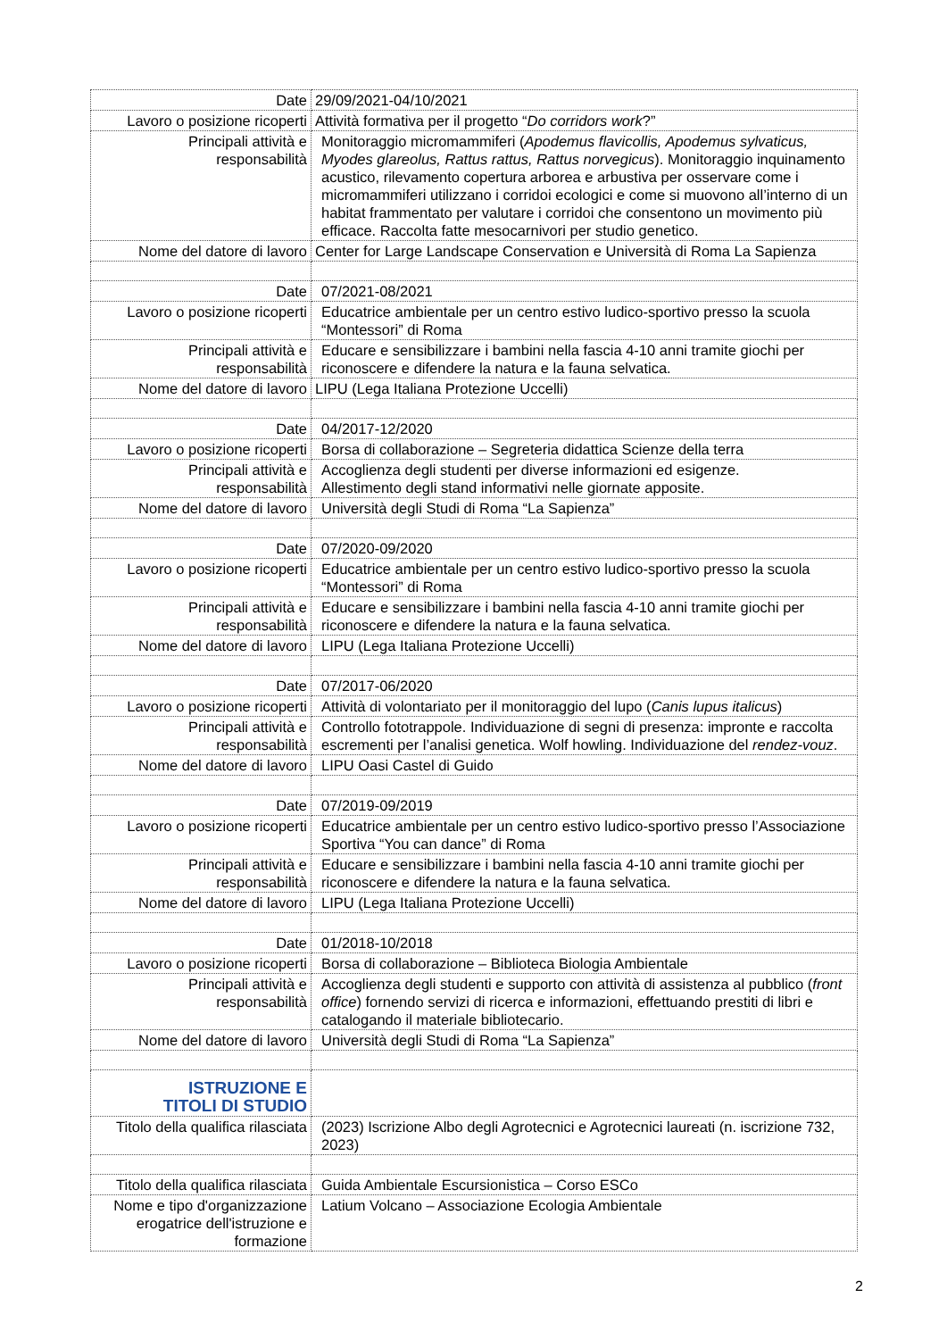| Date | 29/09/2021-04/10/2021 |
| Lavoro o posizione ricoperti | Attività formativa per il progetto “ Do corridors work ?” |
| Principali attività e responsabilità | Monitoraggio micromammiferi ( Apodemus flavicollis, Apodemus sylvaticus, Myodes glareolus, Rattus rattus, Rattus norvegicus ). Monitoraggio inquinamento acustico, rilevamento copertura arborea e arbustiva per osservare come i micromammiferi utilizzano i corridoi ecologici e come si muovono all’interno di un habitat frammentato per valutare i corridoi che consentono un movimento più efficace. Raccolta fatte mesocarnivori per studio genetico. |
| Nome del datore di lavoro | Center for Large Landscape Conservation e Università di Roma La Sapienza |
| Date | 07/2021-08/2021 |
| Lavoro o posizione ricoperti | Educatrice ambientale per un centro estivo ludico-sportivo presso la scuola “Montessori” di Roma |
| Principali attività e responsabilità | Educare e sensibilizzare i bambini nella fascia 4-10 anni tramite giochi per riconoscere e difendere la natura e la fauna selvatica. |
| Nome del datore di lavoro | LIPU (Lega Italiana Protezione Uccelli) |
| Date | 04/2017-12/2020 |
| Lavoro o posizione ricoperti | Borsa di collaborazione – Segreteria didattica Scienze della terra |
| Principali attività e responsabilità | Accoglienza degli studenti per diverse informazioni ed esigenze. Allestimento degli stand informativi nelle giornate apposite. |
| Nome del datore di lavoro | Università degli Studi di Roma “La Sapienza” |
| Date | 07/2020-09/2020 |
| Lavoro o posizione ricoperti | Educatrice ambientale per un centro estivo ludico-sportivo presso la scuola “Montessori” di Roma |
| Principali attività e responsabilità | Educare e sensibilizzare i bambini nella fascia 4-10 anni tramite giochi per riconoscere e difendere la natura e la fauna selvatica. |
| Nome del datore di lavoro | LIPU (Lega Italiana Protezione Uccelli) |
| Date | 07/2017-06/2020 |
| Lavoro o posizione ricoperti | Attività di volontariato per il monitoraggio del lupo ( Canis lupus italicus ) |
| Principali attività e responsabilità | Controllo fototrappole. Individuazione di segni di presenza: impronte e raccolta escrementi per l’analisi genetica. Wolf howling. Individuazione del rendez-vouz . |
| Nome del datore di lavoro | LIPU Oasi Castel di Guido |
| Date | 07/2019-09/2019 |
| Lavoro o posizione ricoperti | Educatrice ambientale per un centro estivo ludico-sportivo presso l’Associazione Sportiva “You can dance” di Roma |
| Principali attività e responsabilità | Educare e sensibilizzare i bambini nella fascia 4-10 anni tramite giochi per riconoscere e difendere la natura e la fauna selvatica. |
| Nome del datore di lavoro | LIPU (Lega Italiana Protezione Uccelli) |
| Date | 01/2018-10/2018 |
| Lavoro o posizione ricoperti | Borsa di collaborazione – Biblioteca Biologia Ambientale |
| Principali attività e responsabilità | Accoglienza degli studenti e supporto con attività di assistenza al pubblico ( front office ) fornendo servizi di ricerca e informazioni, effettuando prestiti di libri e catalogando il materiale bibliotecario. |
| Nome del datore di lavoro | Università degli Studi di Roma “La Sapienza” |
| ISTRUZIONE E TITOLI DI STUDIO | |
| Titolo della qualifica rilasciata | (2023) Iscrizione Albo degli Agrotecnici e Agrotecnici laureati (n. iscrizione 732, 2023) |
| Titolo della qualifica rilasciata | Guida Ambientale Escursionistica – Corso ESCo |
| Nome e tipo d'organizzazione erogatrice dell'istruzione e formazione | Latium Volcano – Associazione Ecologia Ambientale |
2